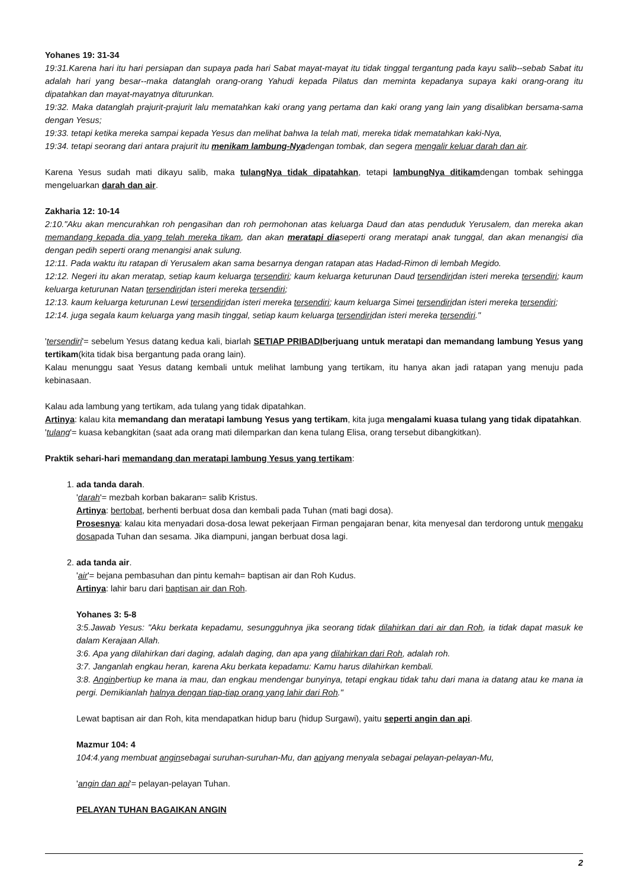Yohanes 19: 31-34
19:31.Karena hari itu hari persiapan dan supaya pada hari Sabat mayat-mayat itu tidak tinggal tergantung pada kayu salib--sebab Sabat itu adalah hari yang besar--maka datanglah orang-orang Yahudi kepada Pilatus dan meminta kepadanya supaya kaki orang-orang itu dipatahkan dan mayat-mayatnya diturunkan.
19:32. Maka datanglah prajurit-prajurit lalu mematahkan kaki orang yang pertama dan kaki orang yang lain yang disalibkan bersama-sama dengan Yesus;
19:33. tetapi ketika mereka sampai kepada Yesus dan melihat bahwa Ia telah mati, mereka tidak mematahkan kaki-Nya,
19:34. tetapi seorang dari antara prajurit itu menikam lambung-Nyadengan tombak, dan segera mengalir keluar darah dan air.
Karena Yesus sudah mati dikayu salib, maka tulangNya tidak dipatahkan, tetapi lambungNya ditikamdengan tombak sehingga mengeluarkan darah dan air.
Zakharia 12: 10-14
2:10."Aku akan mencurahkan roh pengasihan dan roh permohonan atas keluarga Daud dan atas penduduk Yerusalem, dan mereka akan memandang kepada dia yang telah mereka tikam, dan akan meratapi diaseperti orang meratapi anak tunggal, dan akan menangisi dia dengan pedih seperti orang menangisi anak sulung.
12:11. Pada waktu itu ratapan di Yerusalem akan sama besarnya dengan ratapan atas Hadad-Rimon di lembah Megido.
12:12. Negeri itu akan meratap, setiap kaum keluarga tersendiri; kaum keluarga keturunan Daud tersendiridan isteri mereka tersendiri; kaum keluarga keturunan Natan tersendiridan isteri mereka tersendiri;
12:13. kaum keluarga keturunan Lewi tersendiridan isteri mereka tersendiri; kaum keluarga Simei tersendiridan isteri mereka tersendiri;
12:14. juga segala kaum keluarga yang masih tinggal, setiap kaum keluarga tersendiridan isteri mereka tersendiri."
'tersendiri'= sebelum Yesus datang kedua kali, biarlah SETIAP PRIBADI berjuang untuk meratapi dan memandang lambung Yesus yang tertikam(kita tidak bisa bergantung pada orang lain).
Kalau menunggu saat Yesus datang kembali untuk melihat lambung yang tertikam, itu hanya akan jadi ratapan yang menuju pada kebinasaan.
Kalau ada lambung yang tertikam, ada tulang yang tidak dipatahkan.
Artinya: kalau kita memandang dan meratapi lambung Yesus yang tertikam, kita juga mengalami kuasa tulang yang tidak dipatahkan.
'tulang'= kuasa kebangkitan (saat ada orang mati dilemparkan dan kena tulang Elisa, orang tersebut dibangkitkan).
Praktik sehari-hari memandang dan meratapi lambung Yesus yang tertikam:
1. ada tanda darah.
'darah'= mezbah korban bakaran= salib Kristus.
Artinya: bertobat, berhenti berbuat dosa dan kembali pada Tuhan (mati bagi dosa).
Prosesnya: kalau kita menyadari dosa-dosa lewat pekerjaan Firman pengajaran benar, kita menyesal dan terdorong untuk mengaku dosapada Tuhan dan sesama. Jika diampuni, jangan berbuat dosa lagi.
2. ada tanda air.
'air'= bejana pembasuhan dan pintu kemah= baptisan air dan Roh Kudus.
Artinya: lahir baru dari baptisan air dan Roh.
Yohanes 3: 5-8
3:5.Jawab Yesus: "Aku berkata kepadamu, sesungguhnya jika seorang tidak dilahirkan dari air dan Roh, ia tidak dapat masuk ke dalam Kerajaan Allah.
3:6. Apa yang dilahirkan dari daging, adalah daging, dan apa yang dilahirkan dari Roh, adalah roh.
3:7. Janganlah engkau heran, karena Aku berkata kepadamu: Kamu harus dilahirkan kembali.
3:8. Anginbertiup ke mana ia mau, dan engkau mendengar bunyinya, tetapi engkau tidak tahu dari mana ia datang atau ke mana ia pergi. Demikianlah halnya dengan tiap-tiap orang yang lahir dari Roh."
Lewat baptisan air dan Roh, kita mendapatkan hidup baru (hidup Surgawi), yaitu seperti angin dan api.
Mazmur 104: 4
104:4.yang membuat anginsebagai suruhan-suruhan-Mu, dan apiyang menyala sebagai pelayan-pelayan-Mu,
'angin dan api'= pelayan-pelayan Tuhan.
PELAYAN TUHAN BAGAIKAN ANGIN
2